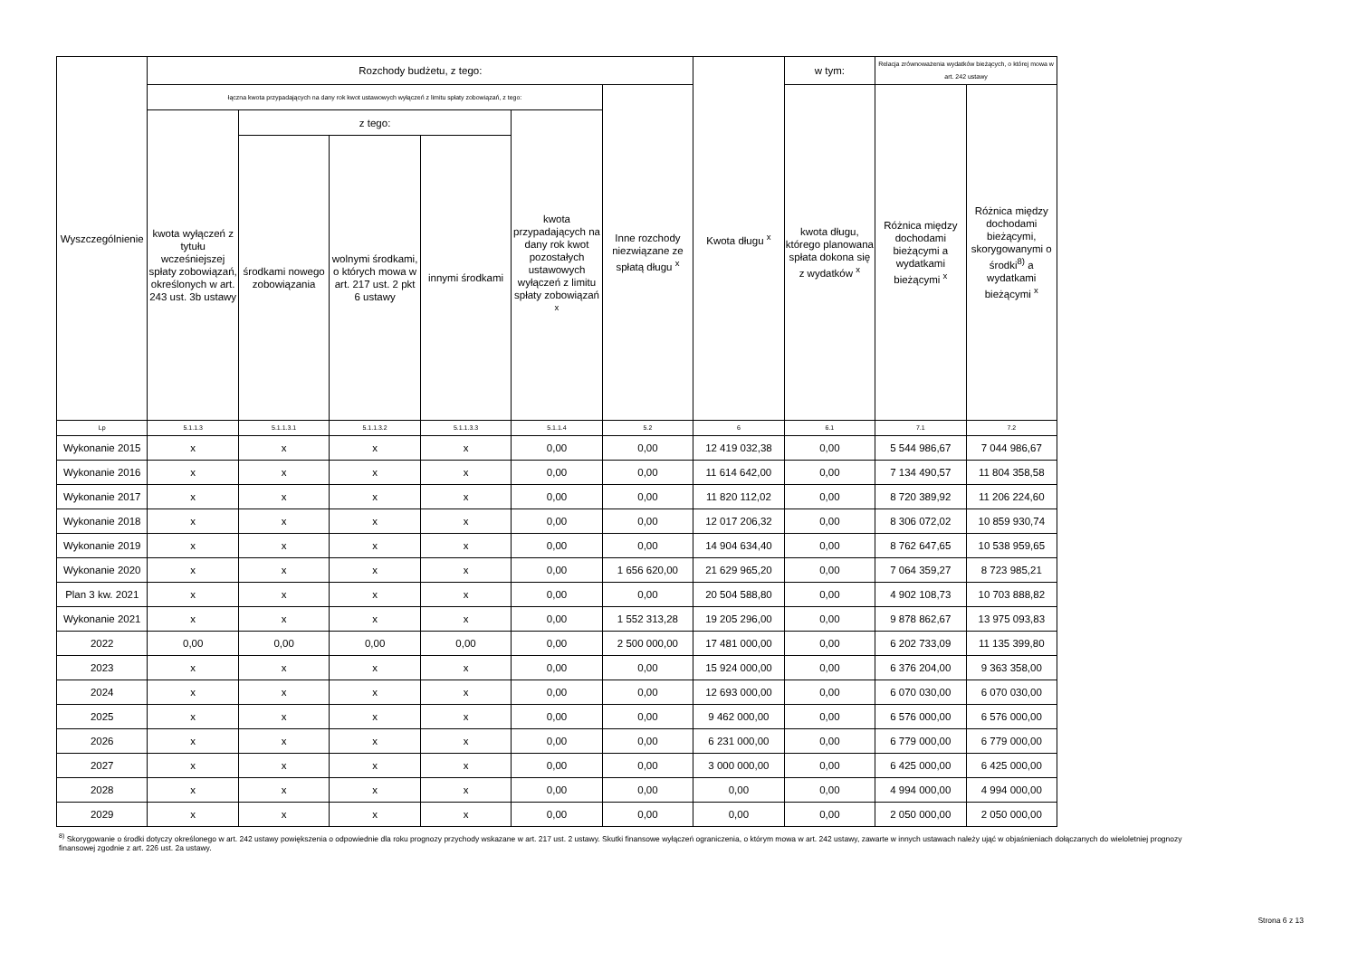| Wyszczególnienie | Rozchody budżetu, z tego: | | | | | | Kwota długu <sup>x</sup> | w tym: | Relacja zrównoważenia wydatków bieżących, o której mowa w art. 242 ustawy | |
| --- | --- | --- | --- | --- | --- | --- | --- | --- | --- | --- |
| | łączna kwota przypadających na dany rok kwot ustawowych wyłączeń z limitu spłaty zobowiązań, z tego: | | | | | Inne rozchody niezwiązane ze spłatą długu <sup>x</sup> | | kwota długu, którego planowana spłata dokona się z wydatków <sup>x</sup> | Różnica między dochodami bieżącymi a wydatkami bieżącymi <sup>x</sup> | Różnica między dochodami bieżącymi, skorygowanymi o środki<sup>8)</sup> a wydatkami bieżącymi <sup>x</sup> |
| | kwota wyłączeń z tytułu wcześniejszej spłaty zobowiązań, określonych w art. 243 ust. 3b ustawy | z tego: | | | kwota przypadających na dany rok kwot pozostałych ustawowych wyłączeń z limitu spłaty zobowiązań <sup>x</sup> | | | | | |
| | | środkami nowego zobowiązania | wolnymi środkami, o których mowa w art. 217 ust. 2 pkt 6 ustawy | innymi środkami | | | | | | |
| Lp | 5.1.1.3 | 5.1.1.3.1 | 5.1.1.3.2 | 5.1.1.3.3 | 5.1.1.4 | 5.2 | 6 | 6.1 | 7.1 | 7.2 |
| Wykonanie 2015 | x | x | x | x | 0,00 | 0,00 | 12 419 032,38 | 0,00 | 5 544 986,67 | 7 044 986,67 |
| Wykonanie 2016 | x | x | x | x | 0,00 | 0,00 | 11 614 642,00 | 0,00 | 7 134 490,57 | 11 804 358,58 |
| Wykonanie 2017 | x | x | x | x | 0,00 | 0,00 | 11 820 112,02 | 0,00 | 8 720 389,92 | 11 206 224,60 |
| Wykonanie 2018 | x | x | x | x | 0,00 | 0,00 | 12 017 206,32 | 0,00 | 8 306 072,02 | 10 859 930,74 |
| Wykonanie 2019 | x | x | x | x | 0,00 | 0,00 | 14 904 634,40 | 0,00 | 8 762 647,65 | 10 538 959,65 |
| Wykonanie 2020 | x | x | x | x | 0,00 | 1 656 620,00 | 21 629 965,20 | 0,00 | 7 064 359,27 | 8 723 985,21 |
| Plan 3 kw. 2021 | x | x | x | x | 0,00 | 0,00 | 20 504 588,80 | 0,00 | 4 902 108,73 | 10 703 888,82 |
| Wykonanie 2021 | x | x | x | x | 0,00 | 1 552 313,28 | 19 205 296,00 | 0,00 | 9 878 862,67 | 13 975 093,83 |
| 2022 | 0,00 | 0,00 | 0,00 | 0,00 | 0,00 | 2 500 000,00 | 17 481 000,00 | 0,00 | 6 202 733,09 | 11 135 399,80 |
| 2023 | x | x | x | x | 0,00 | 0,00 | 15 924 000,00 | 0,00 | 6 376 204,00 | 9 363 358,00 |
| 2024 | x | x | x | x | 0,00 | 0,00 | 12 693 000,00 | 0,00 | 6 070 030,00 | 6 070 030,00 |
| 2025 | x | x | x | x | 0,00 | 0,00 | 9 462 000,00 | 0,00 | 6 576 000,00 | 6 576 000,00 |
| 2026 | x | x | x | x | 0,00 | 0,00 | 6 231 000,00 | 0,00 | 6 779 000,00 | 6 779 000,00 |
| 2027 | x | x | x | x | 0,00 | 0,00 | 3 000 000,00 | 0,00 | 6 425 000,00 | 6 425 000,00 |
| 2028 | x | x | x | x | 0,00 | 0,00 | 0,00 | 0,00 | 4 994 000,00 | 4 994 000,00 |
| 2029 | x | x | x | x | 0,00 | 0,00 | 0,00 | 0,00 | 2 050 000,00 | 2 050 000,00 |
<sup>8)</sup> Skorygowanie o środki dotyczy określonego w art. 242 ustawy powiększenia o odpowiednie dla roku prognozy przychody wskazane w art. 217 ust. 2 ustawy. Skutki finansowe wyłączeń ograniczenia, o którym mowa w art. 242 ustawy, zawarte w innych ustawach należy ująć w objaśnieniach dołączanych do wieloletniej prognozy finansowej zgodnie z art. 226 ust. 2a ustawy.
Strona 6 z 13